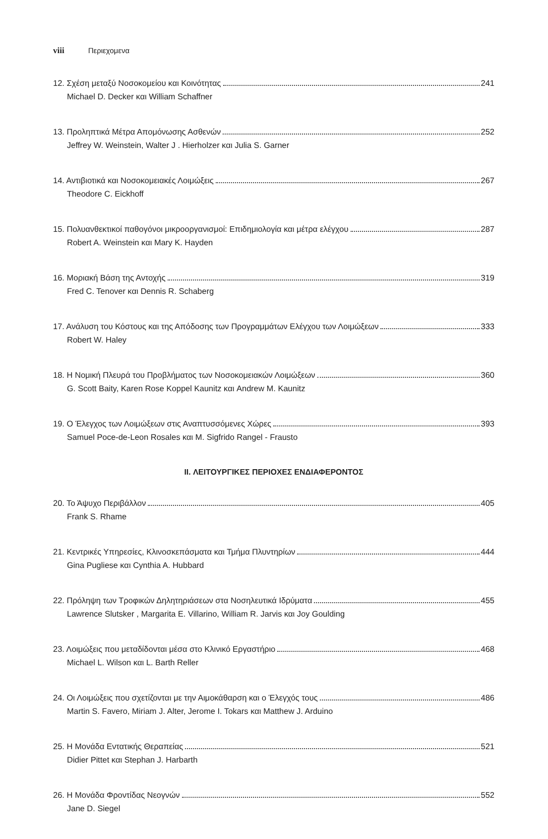viii Περιεχομενα
12. Σχέση μεταξύ Νοσοκομείου και Κοινότητας 241
Michael D. Decker και William Schaffner
13. Προληπτικά Μέτρα Απομόνωσης Ασθενών 252
Jeffrey W. Weinstein, Walter J . Hierholzer και Julia S. Garner
14. Αντιβιοτικά και Νοσοκομειακές Λοιμώξεις 267
Theodore C. Eickhoff
15. Πολυανθεκτικοί παθογόνοι μικροοργανισμοί: Επιδημιολογία και μέτρα ελέγχου 287
Robert A. Weinstein και Mary K. Hayden
16. Μοριακή Βάση της Αντοχής 319
Fred C. Tenover και Dennis R. Schaberg
17. Ανάλυση του Κόστους και της Απόδοσης των Προγραμμάτων Ελέγχου των Λοιμώξεων 333
Robert W. Haley
18. Η Νομική Πλευρά του Προβλήματος των Νοσοκομειακών Λοιμώξεων 360
G. Scott Baity, Karen Rose Koppel Kaunitz και Andrew M. Kaunitz
19. Ο Έλεγχος των Λοιμώξεων στις Αναπτυσσόμενες Χώρες 393
Samuel Poce-de-Leon Rosales και M. Sigfrido Rangel - Frausto
II. ΛΕΙΤΟΥΡΓΙΚΕΣ ΠΕΡΙΟΧΕΣ ΕΝΔΙΑΦΕΡΟΝΤΟΣ
20. Το Άψυχο Περιβάλλον 405
Frank S. Rhame
21. Κεντρικές Υπηρεσίες, Κλινοσκεπάσματα και Τμήμα Πλυντηρίων 444
Gina Pugliese και Cynthia A. Hubbard
22. Πρόληψη των Τροφικών Δηλητηριάσεων στα Νοσηλευτικά Ιδρύματα 455
Lawrence Slutsker , Margarita E. Villarino, William R. Jarvis και Joy Goulding
23. Λοιμώξεις που μεταδίδονται μέσα στο Κλινικό Εργαστήριο 468
Michael L. Wilson και L. Barth Reller
24. Οι Λοιμώξεις που σχετίζονται με την Αιμοκάθαρση και ο Έλεγχός τους 486
Martin S. Favero, Miriam J. Alter, Jerome I. Tokars και Matthew J. Arduino
25. Η Μονάδα Εντατικής Θεραπείας 521
Didier Pittet και Stephan J. Harbarth
26. Η Μονάδα Φροντίδας Νεογνών 552
Jane D. Siegel